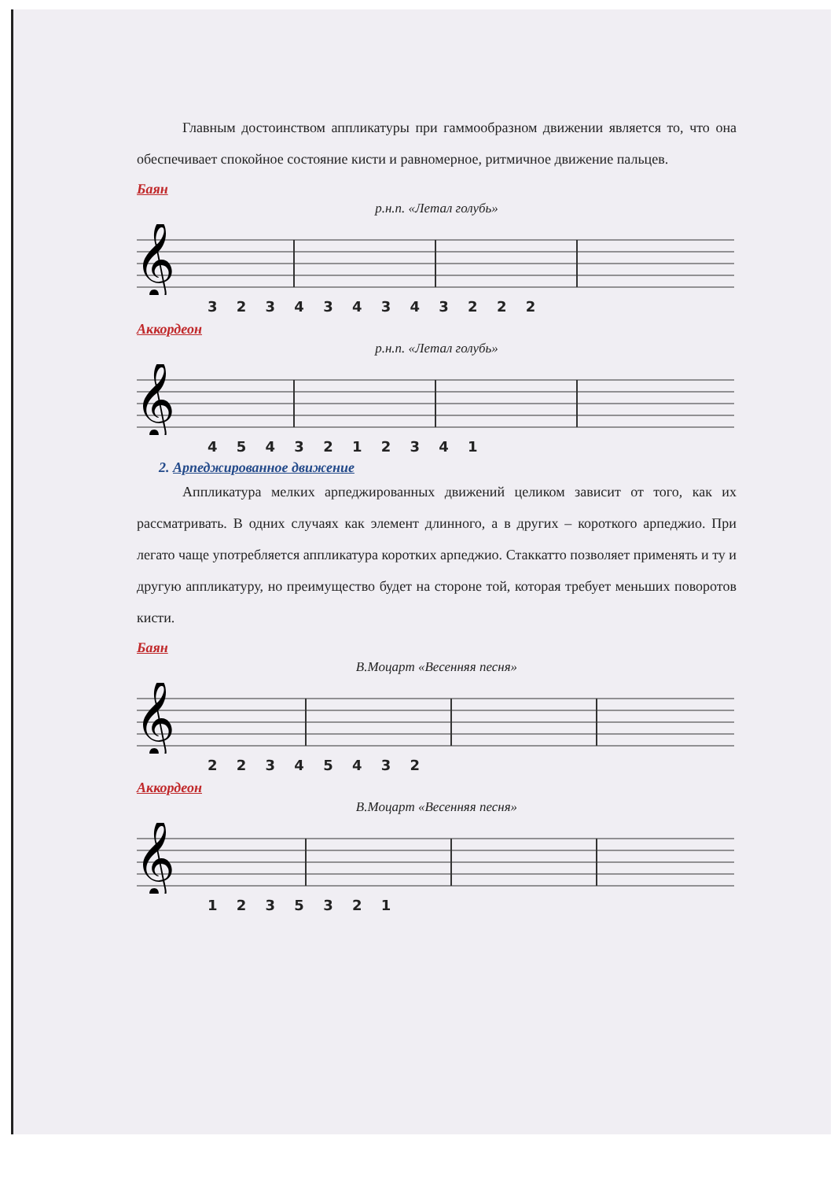Главным достоинством аппликатуры при гаммообразном движении является то, что она обеспечивает спокойное состояние кисти и равномерное, ритмичное движение пальцев.
Баян
р.н.п. «Летал голубь»
𝄞
3 2 3 4 3 4 3 4 3 2 2 2
Аккордеон
р.н.п. «Летал голубь»
𝄞
4 5 4 3 2 1 2 3 4 1
2. Арпеджированное движение
Аппликатура мелких арпеджированных движений целиком зависит от того, как их рассматривать. В одних случаях как элемент длинного, а в других – короткого арпеджио. При легато чаще употребляется аппликатура коротких арпеджио. Стаккатто позволяет применять и ту и другую аппликатуру, но преимущество будет на стороне той, которая требует меньших поворотов кисти.
Баян
В.Моцарт «Весенняя песня»
𝄞
2 2 3 4 5 4 3 2
Аккордеон
В.Моцарт «Весенняя песня»
𝄞
1 2 3 5 3 2 1